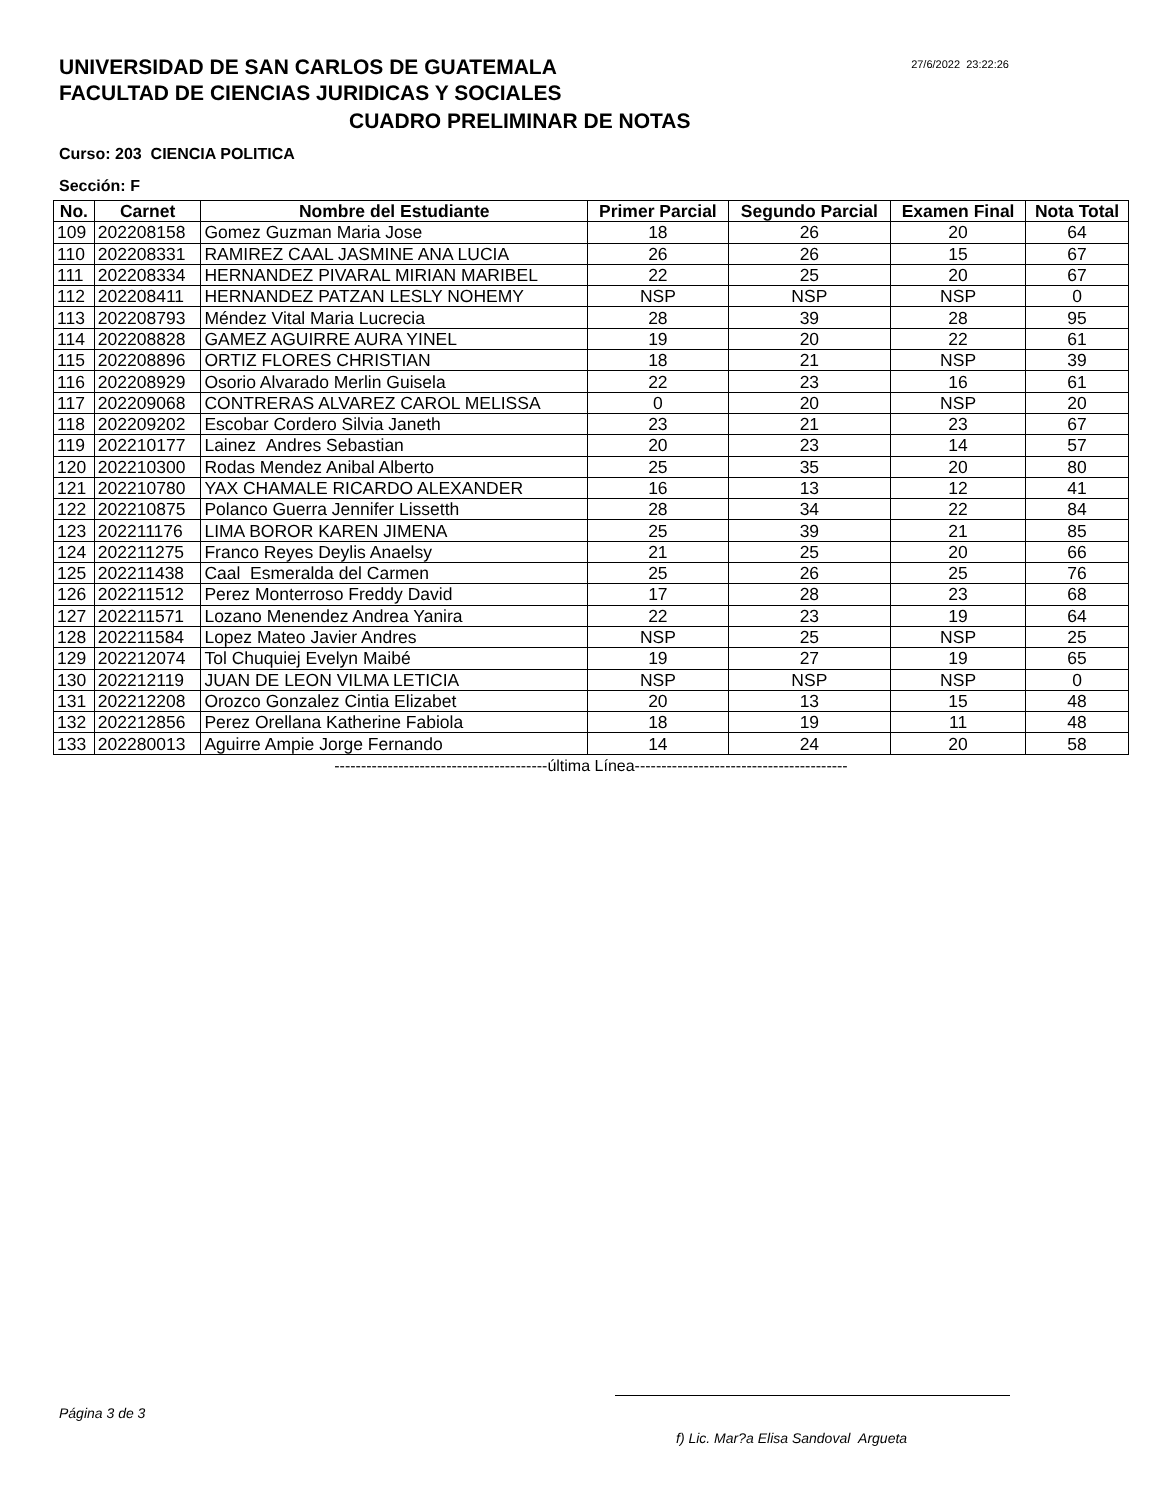27/6/2022 23:22:26
UNIVERSIDAD DE SAN CARLOS DE GUATEMALA
FACULTAD DE CIENCIAS JURIDICAS Y SOCIALES
CUADRO PRELIMINAR DE NOTAS
Curso: 203 CIENCIA POLITICA
Sección: F
| No. | Carnet | Nombre del Estudiante | Primer Parcial | Segundo Parcial | Examen Final | Nota Total |
| --- | --- | --- | --- | --- | --- | --- |
| 109 | 202208158 | Gomez Guzman Maria Jose | 18 | 26 | 20 | 64 |
| 110 | 202208331 | RAMIREZ CAAL JASMINE ANA LUCIA | 26 | 26 | 15 | 67 |
| 111 | 202208334 | HERNANDEZ PIVARAL MIRIAN MARIBEL | 22 | 25 | 20 | 67 |
| 112 | 202208411 | HERNANDEZ PATZAN LESLY NOHEMY | NSP | NSP | NSP | 0 |
| 113 | 202208793 | Méndez Vital Maria Lucrecia | 28 | 39 | 28 | 95 |
| 114 | 202208828 | GAMEZ AGUIRRE AURA YINEL | 19 | 20 | 22 | 61 |
| 115 | 202208896 | ORTIZ FLORES CHRISTIAN | 18 | 21 | NSP | 39 |
| 116 | 202208929 | Osorio Alvarado Merlin Guisela | 22 | 23 | 16 | 61 |
| 117 | 202209068 | CONTRERAS ALVAREZ CAROL MELISSA | 0 | 20 | NSP | 20 |
| 118 | 202209202 | Escobar Cordero Silvia Janeth | 23 | 21 | 23 | 67 |
| 119 | 202210177 | Lainez Andres Sebastian | 20 | 23 | 14 | 57 |
| 120 | 202210300 | Rodas Mendez Anibal Alberto | 25 | 35 | 20 | 80 |
| 121 | 202210780 | YAX CHAMALE RICARDO ALEXANDER | 16 | 13 | 12 | 41 |
| 122 | 202210875 | Polanco Guerra Jennifer Lissetth | 28 | 34 | 22 | 84 |
| 123 | 202211176 | LIMA BOROR KAREN JIMENA | 25 | 39 | 21 | 85 |
| 124 | 202211275 | Franco Reyes Deylis Anaelsy | 21 | 25 | 20 | 66 |
| 125 | 202211438 | Caal Esmeralda del Carmen | 25 | 26 | 25 | 76 |
| 126 | 202211512 | Perez Monterroso Freddy David | 17 | 28 | 23 | 68 |
| 127 | 202211571 | Lozano Menendez Andrea Yanira | 22 | 23 | 19 | 64 |
| 128 | 202211584 | Lopez Mateo Javier Andres | NSP | 25 | NSP | 25 |
| 129 | 202212074 | Tol Chuquiej Evelyn Maibé | 19 | 27 | 19 | 65 |
| 130 | 202212119 | JUAN DE LEON VILMA LETICIA | NSP | NSP | NSP | 0 |
| 131 | 202212208 | Orozco Gonzalez Cintia Elizabet | 20 | 13 | 15 | 48 |
| 132 | 202212856 | Perez Orellana Katherine Fabiola | 18 | 19 | 11 | 48 |
| 133 | 202280013 | Aguirre Ampie Jorge Fernando | 14 | 24 | 20 | 58 |
----------------------------------------última Línea----------------------------------------
Página 3 de 3
f) Lic. Mar?a Elisa Sandoval Argueta